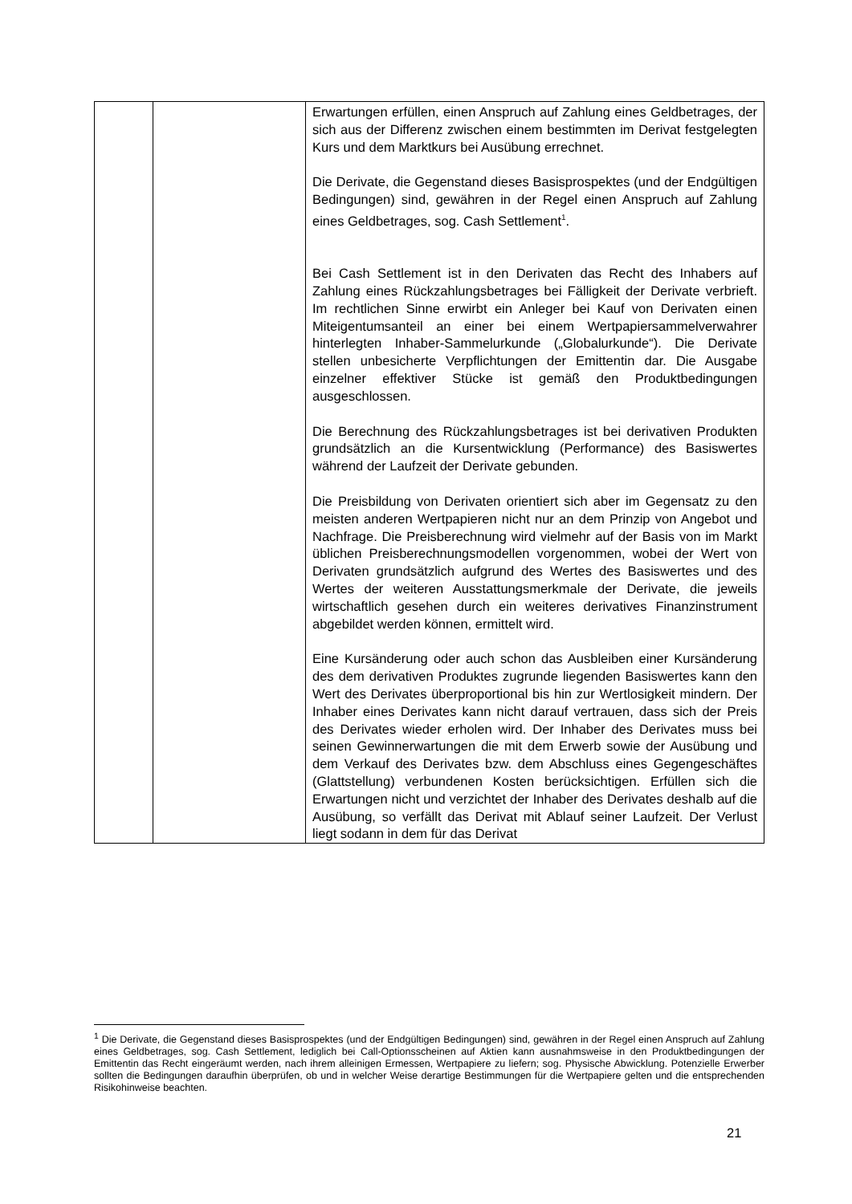| | | Erwartungen erfüllen, einen Anspruch auf Zahlung eines Geldbetrages, der sich aus der Differenz zwischen einem bestimmten im Derivat festgelegten Kurs und dem Marktkurs bei Ausübung errechnet. Die Derivate, die Gegenstand dieses Basisprospektes (und der Endgültigen Bedingungen) sind, gewähren in der Regel einen Anspruch auf Zahlung eines Geldbetrages, sog. Cash Settlement<sup>1</sup>. Bei Cash Settlement ist in den Derivaten das Recht des Inhabers auf Zahlung eines Rückzahlungsbetrages bei Fälligkeit der Derivate verbrieft. Im rechtlichen Sinne erwirbt ein Anleger bei Kauf von Derivaten einen Miteigentumsanteil an einer bei einem Wertpapiersammelverwahrer hinterlegten Inhaber-Sammelurkunde („Globalurkunde“). Die Derivate stellen unbesicherte Verpflichtungen der Emittentin dar. Die Ausgabe einzelner effektiver Stücke ist gemäß den Produktbedingungen ausgeschlossen. Die Berechnung des Rückzahlungsbetrages ist bei derivativen Produkten grundsätzlich an die Kursentwicklung (Performance) des Basiswertes während der Laufzeit der Derivate gebunden. Die Preisbildung von Derivaten orientiert sich aber im Gegensatz zu den meisten anderen Wertpapieren nicht nur an dem Prinzip von Angebot und Nachfrage. Die Preis­berechnung wird vielmehr auf der Basis von im Markt üblichen Preisberechnungsmodellen vorgenommen, wobei der Wert von Derivaten grundsätzlich aufgrund des Wertes des Basis­wertes und des Wertes der weiteren Ausstattungsmerkmale der Derivate, die jeweils wirtschaftlich gesehen durch ein weiteres derivatives Finanzinstrument abgebildet werden können, ermittelt wird. Eine Kursänderung oder auch schon das Ausbleiben einer Kursänderung des dem derivativen Produktes zugrunde liegenden Basiswertes kann den Wert des Derivates über­proportional bis hin zur Wertlosigkeit mindern. Der Inhaber eines Derivates kann nicht darauf vertrauen, dass sich der Preis des Derivates wieder erholen wird. Der Inhaber des Derivates muss bei seinen Gewinnerwartungen die mit dem Erwerb sowie der Ausübung und dem Verkauf des Derivates bzw. dem Abschluss eines Gegengeschäftes (Glattstellung) verbundenen Kosten berücksichtigen. Erfüllen sich die Erwartungen nicht und verzichtet der Inhaber des Derivates deshalb auf die Ausübung, so verfällt das Derivat mit Ablauf seiner Laufzeit. Der Verlust liegt sodann in dem für das Derivat |
<sup>1</sup> Die Derivate, die Gegenstand dieses Basisprospektes (und der Endgültigen Bedingungen) sind, gewähren in der Regel einen Anspruch auf Zahlung eines Geldbetrages, sog. Cash Settlement, lediglich bei Call-Options­scheinen auf Aktien kann ausnahmsweise in den Produktbedingungen der Emittentin das Recht eingeräumt werden, nach ihrem alleinigen Ermessen, Wertpapiere zu liefern; sog. Physische Abwicklung. Potenzielle Erwerber sollten die Bedingungen daraufhin überprüfen, ob und in welcher Weise derartige Bestimmungen für die Wertpapiere gelten und die entsprechenden Risikohinweise beachten.
21